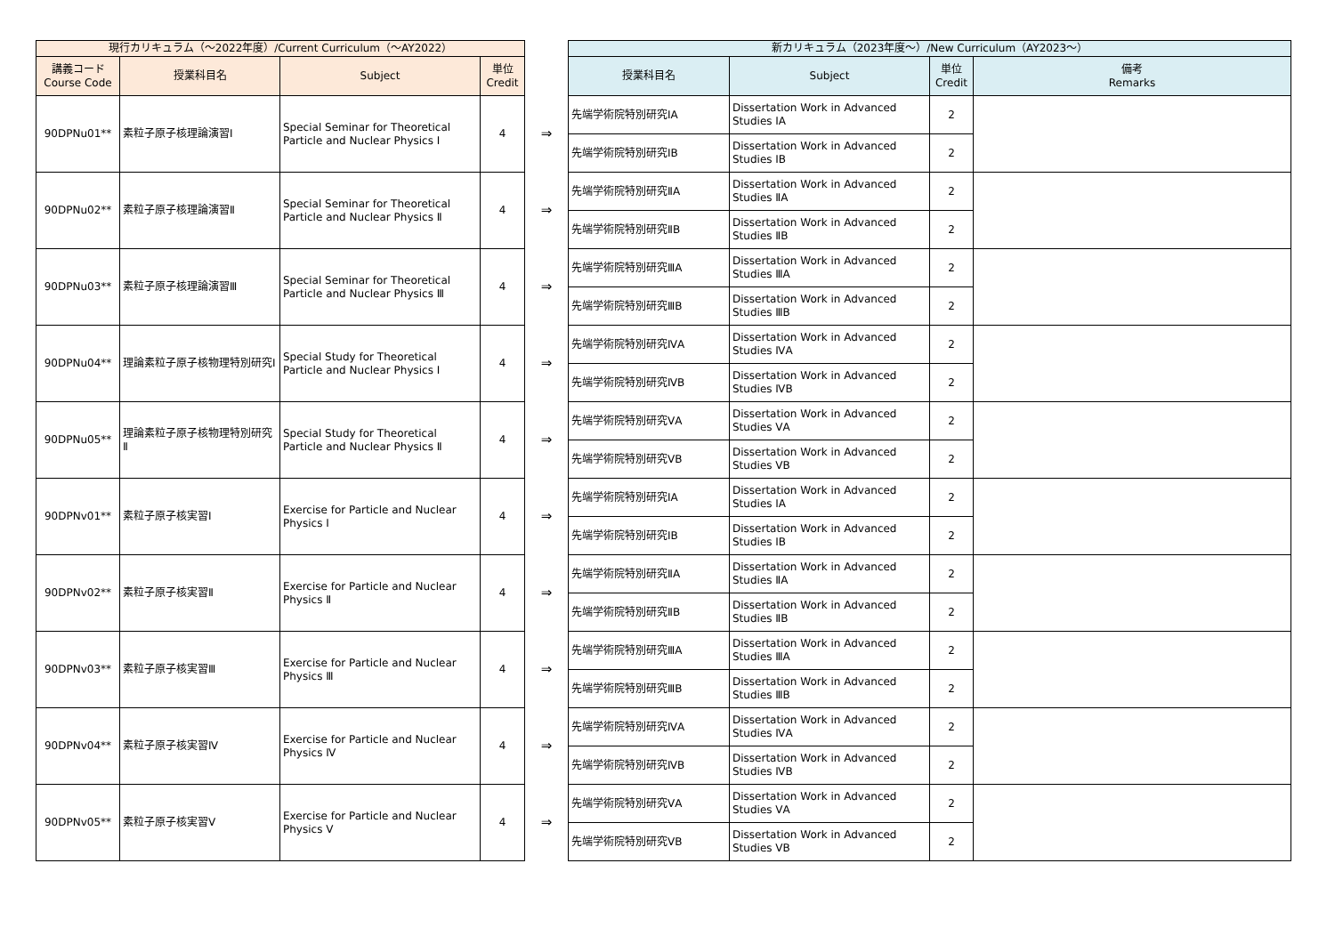| 現行カリキュラム（～2022年度）/Current Curriculum（～AY2022） | | | | | 新カリキュラム（2023年度～）/New Curriculum（AY2023～） | | | |
| --- | --- | --- | --- | --- | --- | --- | --- | --- |
| 講義コード Course Code | 授業科目名 | Subject | 単位 Credit | | 授業科目名 | Subject | 単位 Credit | 備考 Remarks |
| 90DPNu01** | 素粒子原子核理論演習Ⅰ | Special Seminar for Theoretical Particle and Nuclear Physics Ⅰ | 4 | ⇒ | 先端学術院特別研究ⅠA | Dissertation Work in Advanced Studies ⅠA | 2 | |
| | | | | | 先端学術院特別研究ⅠB | Dissertation Work in Advanced Studies ⅠB | 2 | |
| 90DPNu02** | 素粒子原子核理論演習Ⅱ | Special Seminar for Theoretical Particle and Nuclear Physics Ⅱ | 4 | ⇒ | 先端学術院特別研究ⅡA | Dissertation Work in Advanced Studies ⅡA | 2 | |
| | | | | | 先端学術院特別研究ⅡB | Dissertation Work in Advanced Studies ⅡB | 2 | |
| 90DPNu03** | 素粒子原子核理論演習Ⅲ | Special Seminar for Theoretical Particle and Nuclear Physics Ⅲ | 4 | ⇒ | 先端学術院特別研究ⅢA | Dissertation Work in Advanced Studies ⅢA | 2 | |
| | | | | | 先端学術院特別研究ⅢB | Dissertation Work in Advanced Studies ⅢB | 2 | |
| 90DPNu04** | 理論素粒子原子核物理特別研究Ⅰ | Special Study for Theoretical Particle and Nuclear Physics Ⅰ | 4 | ⇒ | 先端学術院特別研究ⅣA | Dissertation Work in Advanced Studies ⅣA | 2 | |
| | | | | | 先端学術院特別研究ⅣB | Dissertation Work in Advanced Studies ⅣB | 2 | |
| 90DPNu05** | 理論素粒子原子核物理特別研究Ⅱ | Special Study for Theoretical Particle and Nuclear Physics Ⅱ | 4 | ⇒ | 先端学術院特別研究ⅤA | Dissertation Work in Advanced Studies ⅤA | 2 | |
| | | | | | 先端学術院特別研究ⅤB | Dissertation Work in Advanced Studies ⅤB | 2 | |
| 90DPNv01** | 素粒子原子核実習Ⅰ | Exercise for Particle and Nuclear Physics Ⅰ | 4 | ⇒ | 先端学術院特別研究ⅠA | Dissertation Work in Advanced Studies ⅠA | 2 | |
| | | | | | 先端学術院特別研究ⅠB | Dissertation Work in Advanced Studies ⅠB | 2 | |
| 90DPNv02** | 素粒子原子核実習Ⅱ | Exercise for Particle and Nuclear Physics Ⅱ | 4 | ⇒ | 先端学術院特別研究ⅡA | Dissertation Work in Advanced Studies ⅡA | 2 | |
| | | | | | 先端学術院特別研究ⅡB | Dissertation Work in Advanced Studies ⅡB | 2 | |
| 90DPNv03** | 素粒子原子核実習Ⅲ | Exercise for Particle and Nuclear Physics Ⅲ | 4 | ⇒ | 先端学術院特別研究ⅢA | Dissertation Work in Advanced Studies ⅢA | 2 | |
| | | | | | 先端学術院特別研究ⅢB | Dissertation Work in Advanced Studies ⅢB | 2 | |
| 90DPNv04** | 素粒子原子核実習Ⅳ | Exercise for Particle and Nuclear Physics Ⅳ | 4 | ⇒ | 先端学術院特別研究ⅣA | Dissertation Work in Advanced Studies ⅣA | 2 | |
| | | | | | 先端学術院特別研究ⅣB | Dissertation Work in Advanced Studies ⅣB | 2 | |
| 90DPNv05** | 素粒子原子核実習Ⅴ | Exercise for Particle and Nuclear Physics Ⅴ | 4 | ⇒ | 先端学術院特別研究ⅤA | Dissertation Work in Advanced Studies ⅤA | 2 | |
| | | | | | 先端学術院特別研究ⅤB | Dissertation Work in Advanced Studies ⅤB | 2 | |